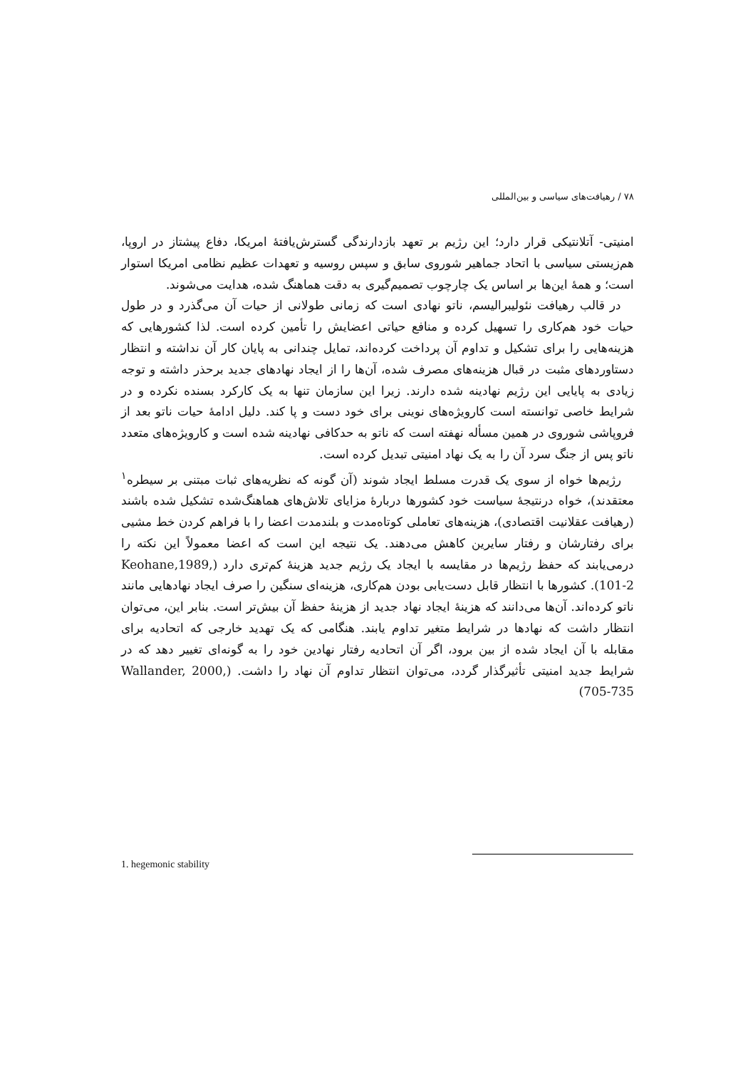۷۸ / رهیافت‌های سیاسی و بین‌المللی
امنیتی- آتلانتیکی قرار دارد؛ این رژیم بر تعهد بازدارندگی گسترش‌یافتهٔ امریکا، دفاع پیشتاز در اروپا، هم‌زیستی سیاسی با اتحاد جماهیر شوروی سابق و سپس روسیه و تعهدات عظیم نظامی امریکا استوار است؛ و همهٔ این‌ها بر اساس یک چارچوب تصمیم‌گیری به دقت هماهنگ شده، هدایت می‌شوند.
در قالب رهیافت نئولیبرالیسم، ناتو نهادی است که زمانی طولانی از حیات آن می‌گذرد و در طول حیات خود هم‌کاری را تسهیل کرده و منافع حیاتی اعضایش را تأمین کرده است. لذا کشورهایی که هزینه‌هایی را برای تشکیل و تداوم آن پرداخت کرده‌اند، تمایل چندانی به پایان کار آن نداشته و انتظار دستاوردهای مثبت در قبال هزینه‌های مصرف شده، آن‌ها را از ایجاد نهادهای جدید برحذر داشته و توجه زیادی به پایایی این رژیم نهادینه شده دارند. زیرا این سازمان تنها به یک کارکرد بسنده نکرده و در شرایط خاصی توانسته است کارویژه‌های نوینی برای خود دست و پا کند. دلیل ادامهٔ حیات ناتو بعد از فروپاشی شوروی در همین مسأله نهفته است که ناتو به حدکافی نهادینه شده است و کارویژه‌های متعدد ناتو پس از جنگ سرد آن را به یک نهاد امنیتی تبدیل کرده است.
رژیم‌ها خواه از سوی یک قدرت مسلط ایجاد شوند (آن گونه که نظریه‌های ثبات مبتنی بر سیطره<sup>۱</sup> معتقدند)، خواه درنتیجهٔ سیاست خود کشورها دربارهٔ مزایای تلاش‌های هماهنگ‌شده تشکیل شده باشند (رهیافت عقلانیت اقتصادی)، هزینه‌های تعاملی کوتاه‌مدت و بلندمدت اعضا را با فراهم کردن خط مشیی برای رفتارشان و رفتار سایرین کاهش می‌دهند. یک نتیجه این است که اعضا معمولاً این نکته را درمی‌یابند که حفظ رژیم‌ها در مقایسه با ایجاد یک رژیم جدید هزینهٔ کم‌تری دارد (Keohane,1989, 101-2). کشورها با انتظار قابل دست‌یابی بودن هم‌کاری، هزینه‌ای سنگین را صرف ایجاد نهادهایی مانند ناتو کرده‌اند. آن‌ها می‌دانند که هزینهٔ ایجاد نهاد جدید از هزینهٔ حفظ آن بیش‌تر است. بنابر این، می‌توان انتظار داشت که نهادها در شرایط متغیر تداوم یابند. هنگامی که یک تهدید خارجی که اتحادیه برای مقابله با آن ایجاد شده از بین برود، اگر آن اتحادیه رفتار نهادین خود را به گونه‌ای تغییر دهد که در شرایط جدید امنیتی تأثیرگذار گردد، می‌توان انتظار تداوم آن نهاد را داشت. (Wallander, 2000, 705-735)
1. hegemonic stability